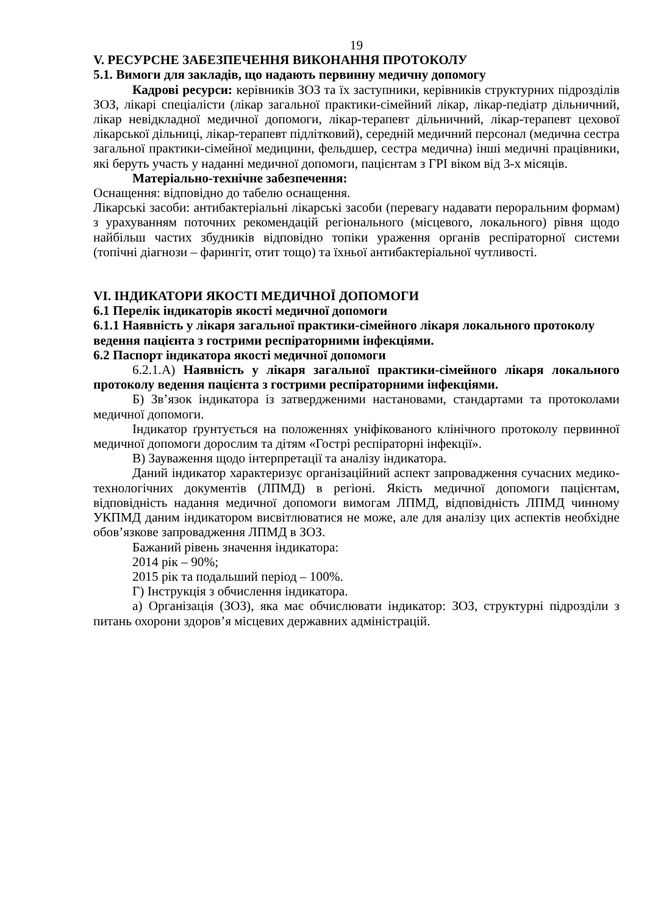19
V. РЕСУРСНЕ ЗАБЕЗПЕЧЕННЯ ВИКОНАННЯ ПРОТОКОЛУ
5.1. Вимоги для закладів, що надають первинну медичну допомогу
Кадрові ресурси: керівників ЗОЗ та їх заступники, керівників структурних підрозділів ЗОЗ, лікарі спеціалісти (лікар загальної практики-сімейний лікар, лікар-педіатр дільничний, лікар невідкладної медичної допомоги, лікар-терапевт дільничний, лікар-терапевт цехової лікарської дільниці, лікар-терапевт підлітковий), середній медичний персонал (медична сестра загальної практики-сімейної медицини, фельдшер, сестра медична) інші медичні працівники, які беруть участь у наданні медичної допомоги, пацієнтам з ГРІ віком від 3-х місяців.
Матеріально-технічне забезпечення:
Оснащення: відповідно до табелю оснащення.
Лікарські засоби: антибактеріальні лікарські засоби (перевагу надавати пероральним формам) з урахуванням поточних рекомендацій регіонального (місцевого, локального) рівня щодо найбільш частих збудників відповідно топіки ураження органів респіраторної системи (топічні діагнози – фарингіт, отит тощо) та їхньої антибактеріальної чутливості.
VI. ІНДИКАТОРИ ЯКОСТІ МЕДИЧНОЇ ДОПОМОГИ
6.1 Перелік індикаторів якості медичної допомоги
6.1.1 Наявність у лікаря загальної практики-сімейного лікаря локального протоколу ведення пацієнта з гострими респіраторними інфекціями.
6.2 Паспорт індикатора якості медичної допомоги
6.2.1.А) Наявність у лікаря загальної практики-сімейного лікаря локального протоколу ведення пацієнта з гострими респіраторними інфекціями.
Б) Зв’язок індикатора із затвердженими настановами, стандартами та протоколами медичної допомоги.
Індикатор ґрунтується на положеннях уніфікованого клінічного протоколу первинної медичної допомоги дорослим та дітям «Гострі респіраторні інфекції».
В) Зауваження щодо інтерпретації та аналізу індикатора.
Даний індикатор характеризує організаційний аспект запровадження сучасних медико-технологічних документів (ЛПМД) в регіоні. Якість медичної допомоги пацієнтам, відповідність надання медичної допомоги вимогам ЛПМД, відповідність ЛПМД чинному УКПМД даним індикатором висвітлюватися не може, але для аналізу цих аспектів необхідне обов’язкове запровадження ЛПМД в ЗОЗ.
Бажаний рівень значення індикатора:
2014 рік – 90%;
2015 рік та подальший період – 100%.
Г) Інструкція з обчислення індикатора.
а) Організація (ЗОЗ), яка має обчислювати індикатор: ЗОЗ, структурні підрозділи з питань охорони здоров’я місцевих державних адміністрацій.